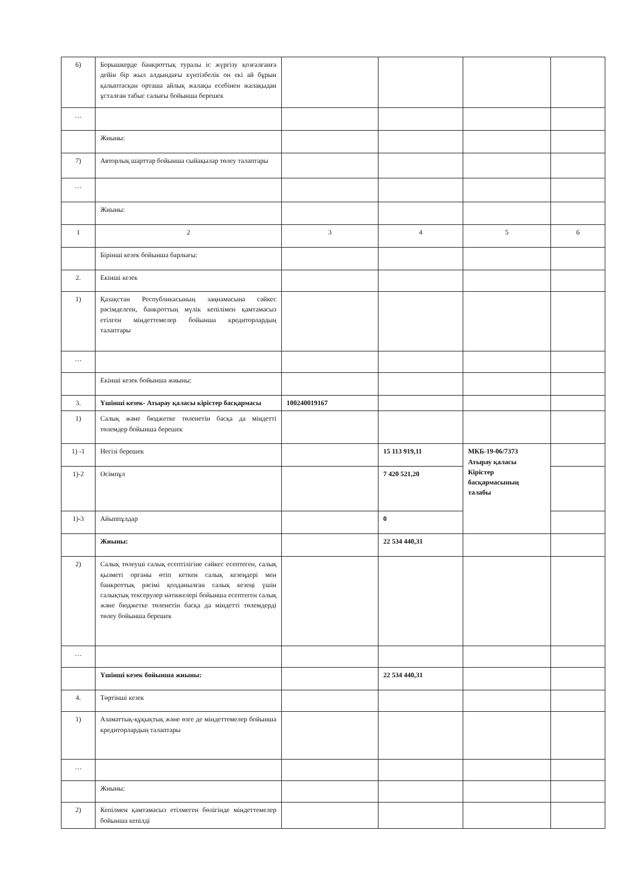| 6) | Борышкерде банкроттық туралы іс жүргізу қозғалғанға дейін бір жыл алдындағы күнтізбелік он екі ай бұрын қалыптасқан орташа айлық жалақы есебінен жалақыдан ұсталған табыс салығы бойынша берешек | | | | |
| … | | | | | |
| | Жиыны: | | | | |
| 7) | Авторлық шарттар бойынша сыйақылар төлеу талаптары | | | | |
| … | | | | | |
| | Жиыны: | | | | |
| 1 | 2 | 3 | 4 | 5 | 6 |
| | Бірінші кезек бойынша барлығы: | | | | |
| 2. | Екінші кезек | | | | |
| 1) | Қазақстан Республикасының заңнамасына сәйкес рәсімделген, банкроттың мүлік кепілімен қамтамасыз етілген міндеттемелер бойынша кредиторлардың талаптары | | | | |
| … | | | | | |
| | Екінші кезек бойынша жиыны: | | | | |
| 3. | Үшінші кезек- Атырау қаласы кірістер басқармасы | 100240019167 | | | |
| 1) | Салық және бюджетке төленетін басқа да міндетті төлемдер бойынша берешек | | | | |
| 1) -1 | Негізі берешек | | 15 113 919,11 | МКБ-19-06/7373 Атырау қаласы Кірістер басқармасының талабы | |
| 1)-2 | Өсімпұл | | 7 420 521,20 | | |
| 1)-3 | Айыппұлдар | | 0 | | |
| | Жиыны: | | 22 534 440,31 | | |
| 2) | Салық төлеуші салық есептілігіне сәйкес есептеген, салық қызметі органы өтіп кеткен салық кезеңдері мен банкроттық рәсімі қолданылған салық кезеңі үшін салықтық тексерулер нәтижелері бойынша есептеген салық және бюджетке төленетін басқа да міндетті төлемдерді төлеу бойынша берешек | | | | |
| … | | | | | |
| | Үшінші кезек бойынша жиыны: | | 22 534 440,31 | | |
| 4. | Төртінші кезек | | | | |
| 1) | Азаматтық-құқықтық және өзге де міндеттемелер бойынша кредиторлардың талаптары | | | | |
| … | | | | | |
| | Жиыны: | | | | |
| 2) | Кепілмен қамтамасыз етілмеген бөлігінде міндеттемелер бойынша кепілді | | | | |